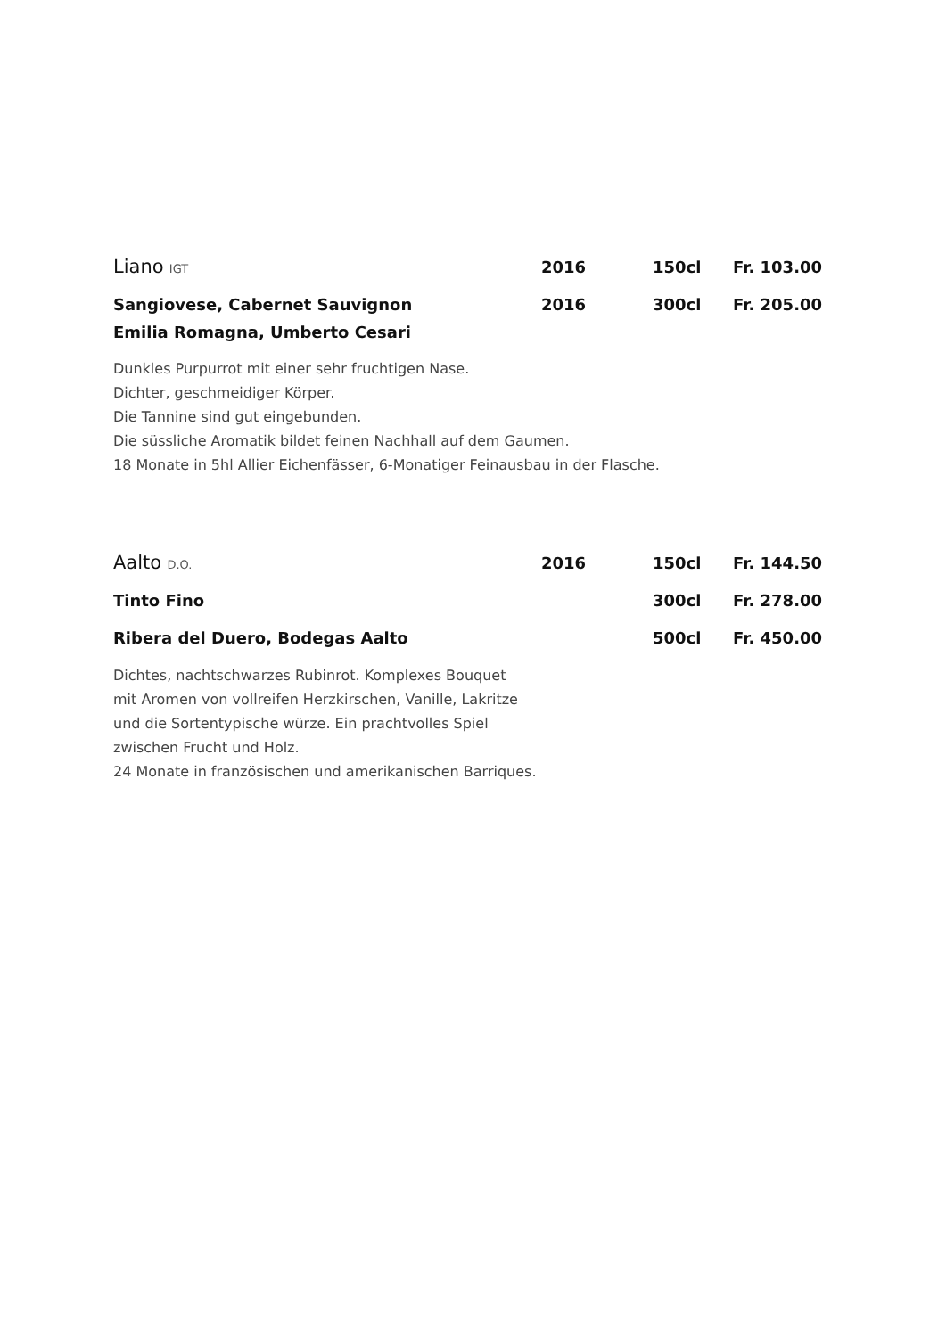Liano IGT 2016 150cl Fr. 103.00
Sangiovese, Cabernet Sauvignon 2016 300cl Fr. 205.00
Emilia Romagna, Umberto Cesari
Dunkles Purpurrot mit einer sehr fruchtigen Nase.
Dichter, geschmeidiger Körper.
Die Tannine sind gut eingebunden.
Die süssliche Aromatik bildet feinen Nachhall auf dem Gaumen.
18 Monate in 5hl Allier Eichenfässer, 6-Monatiger Feinausbau in der Flasche.
Aalto D.O. 2016 150cl Fr. 144.50
Tinto Fino 300cl Fr. 278.00
Ribera del Duero, Bodegas Aalto 500cl Fr. 450.00
Dichtes, nachtschwarzes Rubinrot. Komplexes Bouquet
mit Aromen von vollreifen Herzkirschen, Vanille, Lakritze
und die Sortentypische würze. Ein prachtvolles Spiel
zwischen Frucht und Holz.
24 Monate in französischen und amerikanischen Barriques.